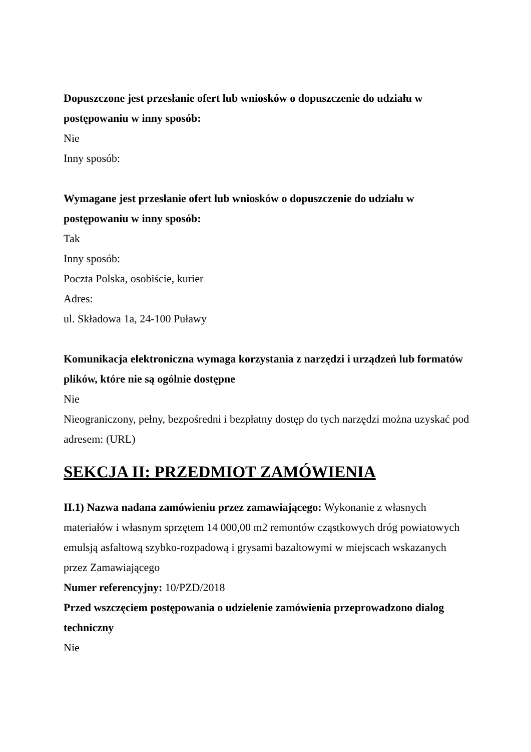Dopuszczone jest przesłanie ofert lub wniosków o dopuszczenie do udziału w postępowaniu w inny sposób:
Nie
Inny sposób:
Wymagane jest przesłanie ofert lub wniosków o dopuszczenie do udziału w postępowaniu w inny sposób:
Tak
Inny sposób:
Poczta Polska, osobiście, kurier
Adres:
ul. Składowa 1a, 24-100 Puławy
Komunikacja elektroniczna wymaga korzystania z narzędzi i urządzeń lub formatów plików, które nie są ogólnie dostępne
Nie
Nieograniczony, pełny, bezpośredni i bezpłatny dostęp do tych narzędzi można uzyskać pod adresem: (URL)
SEKCJA II: PRZEDMIOT ZAMÓWIENIA
II.1) Nazwa nadana zamówieniu przez zamawiającego: Wykonanie z własnych materiałów i własnym sprzętem 14 000,00 m2 remontów cząstkowych dróg powiatowych emulsją asfaltową szybko-rozpadową i grysami bazaltowymi w miejscach wskazanych przez Zamawiającego
Numer referencyjny: 10/PZD/2018
Przed wszczęciem postępowania o udzielenie zamówienia przeprowadzono dialog techniczny
Nie